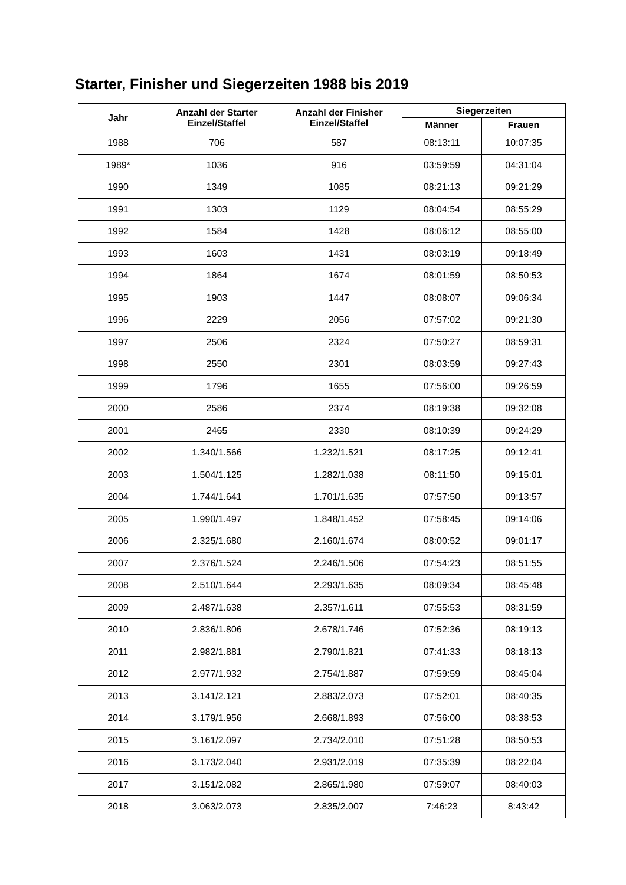Starter, Finisher und Siegerzeiten 1988 bis 2019
| Jahr | Anzahl der Starter Einzel/Staffel | Anzahl der Finisher Einzel/Staffel | Siegerzeiten | |
| --- | --- | --- | --- | --- |
| | | | Männer | Frauen |
| 1988 | 706 | 587 | 08:13:11 | 10:07:35 |
| 1989* | 1036 | 916 | 03:59:59 | 04:31:04 |
| 1990 | 1349 | 1085 | 08:21:13 | 09:21:29 |
| 1991 | 1303 | 1129 | 08:04:54 | 08:55:29 |
| 1992 | 1584 | 1428 | 08:06:12 | 08:55:00 |
| 1993 | 1603 | 1431 | 08:03:19 | 09:18:49 |
| 1994 | 1864 | 1674 | 08:01:59 | 08:50:53 |
| 1995 | 1903 | 1447 | 08:08:07 | 09:06:34 |
| 1996 | 2229 | 2056 | 07:57:02 | 09:21:30 |
| 1997 | 2506 | 2324 | 07:50:27 | 08:59:31 |
| 1998 | 2550 | 2301 | 08:03:59 | 09:27:43 |
| 1999 | 1796 | 1655 | 07:56:00 | 09:26:59 |
| 2000 | 2586 | 2374 | 08:19:38 | 09:32:08 |
| 2001 | 2465 | 2330 | 08:10:39 | 09:24:29 |
| 2002 | 1.340/1.566 | 1.232/1.521 | 08:17:25 | 09:12:41 |
| 2003 | 1.504/1.125 | 1.282/1.038 | 08:11:50 | 09:15:01 |
| 2004 | 1.744/1.641 | 1.701/1.635 | 07:57:50 | 09:13:57 |
| 2005 | 1.990/1.497 | 1.848/1.452 | 07:58:45 | 09:14:06 |
| 2006 | 2.325/1.680 | 2.160/1.674 | 08:00:52 | 09:01:17 |
| 2007 | 2.376/1.524 | 2.246/1.506 | 07:54:23 | 08:51:55 |
| 2008 | 2.510/1.644 | 2.293/1.635 | 08:09:34 | 08:45:48 |
| 2009 | 2.487/1.638 | 2.357/1.611 | 07:55:53 | 08:31:59 |
| 2010 | 2.836/1.806 | 2.678/1.746 | 07:52:36 | 08:19:13 |
| 2011 | 2.982/1.881 | 2.790/1.821 | 07:41:33 | 08:18:13 |
| 2012 | 2.977/1.932 | 2.754/1.887 | 07:59:59 | 08:45:04 |
| 2013 | 3.141/2.121 | 2.883/2.073 | 07:52:01 | 08:40:35 |
| 2014 | 3.179/1.956 | 2.668/1.893 | 07:56:00 | 08:38:53 |
| 2015 | 3.161/2.097 | 2.734/2.010 | 07:51:28 | 08:50:53 |
| 2016 | 3.173/2.040 | 2.931/2.019 | 07:35:39 | 08:22:04 |
| 2017 | 3.151/2.082 | 2.865/1.980 | 07:59:07 | 08:40:03 |
| 2018 | 3.063/2.073 | 2.835/2.007 | 7:46:23 | 8:43:42 |